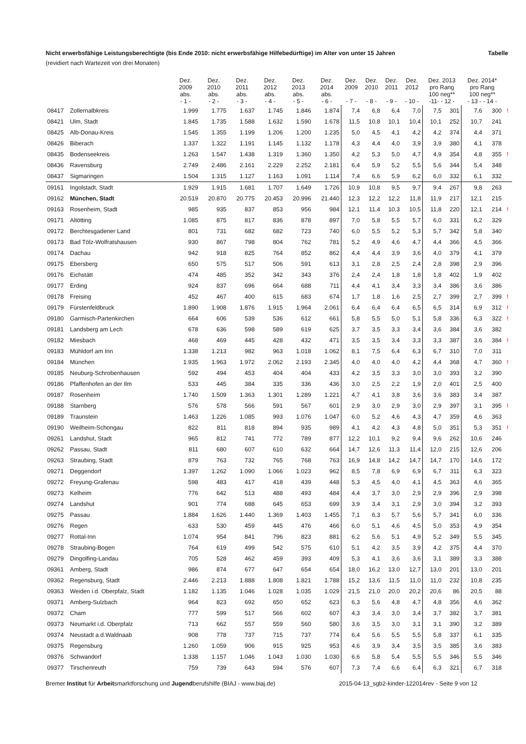Nicht erwerbsfähige Leistungsberechtigte (bis Ende 2010: nicht erwerbsfähige Hilfebedürftige) im Alter von unter 15 Jahren Tabelle
(revidiert nach Wartezeit von drei Monaten)
| | | Dez. 2009 abs. - 1 - | Dez. 2010 abs. - 2 - | Dez. 2011 abs. - 3 - | Dez. 2012 abs. - 4 - | Dez. 2013 abs. - 5 - | Dez. 2014 abs. - 6 - | Dez. 2009 - 7 - | Dez. 2010 - 8 - | Dez. 2011 - 9 - | Dez. 2012 - 10 - | Dez. 2013 pro Rang 100 neg** -11- - 12 - | | Dez. 2014* pro Rang 100 neg** - 13 - - 14 - | | |
| --- | --- | --- | --- | --- | --- | --- | --- | --- | --- | --- | --- | --- | --- | --- | --- | --- |
| 08417 | Zollernalbkreis | 1.999 | 1.775 | 1.637 | 1.745 | 1.846 | 1.874 | 7,4 | 6,8 | 6,4 | 7,0 | 7,5 | 301 | 7,6 | 300 | ! |
| 08421 | Ulm, Stadt | 1.845 | 1.735 | 1.588 | 1.632 | 1.590 | 1.678 | 11,5 | 10,8 | 10,1 | 10,4 | 10,1 | 252 | 10,7 | 241 | |
| 08425 | Alb-Donau-Kreis | 1.545 | 1.355 | 1.199 | 1.206 | 1.200 | 1.235 | 5,0 | 4,5 | 4,1 | 4,2 | 4,2 | 374 | 4,4 | 371 | |
| 08426 | Biberach | 1.337 | 1.322 | 1.191 | 1.145 | 1.132 | 1.178 | 4,3 | 4,4 | 4,0 | 3,9 | 3,9 | 380 | 4,1 | 378 | |
| 08435 | Bodenseekreis | 1.263 | 1.547 | 1.438 | 1.319 | 1.360 | 1.350 | 4,2 | 5,3 | 5,0 | 4,7 | 4,9 | 354 | 4,8 | 355 | ! |
| 08436 | Ravensburg | 2.749 | 2.486 | 2.161 | 2.229 | 2.252 | 2.181 | 6,4 | 5,9 | 5,2 | 5,5 | 5,6 | 344 | 5,4 | 348 | |
| 08437 | Sigmaringen | 1.504 | 1.315 | 1.127 | 1.163 | 1.091 | 1.114 | 7,4 | 6,6 | 5,9 | 6,2 | 6,0 | 332 | 6,1 | 332 | |
| 09161 | Ingolstadt, Stadt | 1.929 | 1.915 | 1.681 | 1.707 | 1.649 | 1.726 | 10,9 | 10,8 | 9,5 | 9,7 | 9,4 | 267 | 9,8 | 263 | |
| 09162 | München, Stadt | 20.519 | 20.870 | 20.775 | 20.453 | 20.996 | 21.440 | 12,3 | 12,2 | 12,2 | 11,8 | 11,9 | 217 | 12,1 | 215 | |
| 09163 | Rosenheim, Stadt | 985 | 935 | 837 | 853 | 956 | 984 | 12,1 | 11,4 | 10,3 | 10,5 | 11,8 | 220 | 12,1 | 214 | ! |
| 09171 | Altötting | 1.085 | 875 | 817 | 836 | 878 | 897 | 7,0 | 5,8 | 5,5 | 5,7 | 6,0 | 331 | 6,2 | 329 | |
| 09172 | Berchtesgadener Land | 801 | 731 | 682 | 682 | 723 | 740 | 6,0 | 5,5 | 5,2 | 5,3 | 5,7 | 342 | 5,8 | 340 | |
| 09173 | Bad Tölz-Wolfratshausen | 930 | 867 | 798 | 804 | 762 | 781 | 5,2 | 4,9 | 4,6 | 4,7 | 4,4 | 366 | 4,5 | 366 | |
| 09174 | Dachau | 942 | 918 | 825 | 764 | 852 | 862 | 4,4 | 4,4 | 3,9 | 3,6 | 4,0 | 379 | 4,1 | 379 | |
| 09175 | Ebersberg | 650 | 575 | 517 | 506 | 591 | 613 | 3,1 | 2,8 | 2,5 | 2,4 | 2,8 | 398 | 2,9 | 396 | |
| 09176 | Eichstätt | 474 | 485 | 352 | 342 | 343 | 376 | 2,4 | 2,4 | 1,8 | 1,8 | 1,8 | 402 | 1,9 | 402 | |
| 09177 | Erding | 924 | 837 | 696 | 664 | 688 | 711 | 4,4 | 4,1 | 3,4 | 3,3 | 3,4 | 386 | 3,6 | 386 | |
| 09178 | Freising | 452 | 467 | 400 | 615 | 683 | 674 | 1,7 | 1,8 | 1,6 | 2,5 | 2,7 | 399 | 2,7 | 399 | ! |
| 09179 | Fürstenfeldbruck | 1.890 | 1.908 | 1.876 | 1.915 | 1.964 | 2.061 | 6,4 | 6,4 | 6,4 | 6,5 | 6,5 | 314 | 6,9 | 312 | ! |
| 09180 | Garmisch-Partenkirchen | 664 | 606 | 539 | 536 | 612 | 661 | 5,8 | 5,5 | 5,0 | 5,1 | 5,8 | 336 | 6,3 | 322 | ! |
| 09181 | Landsberg am Lech | 678 | 636 | 598 | 589 | 619 | 625 | 3,7 | 3,5 | 3,3 | 3,4 | 3,6 | 384 | 3,6 | 382 | |
| 09182 | Miesbach | 468 | 469 | 445 | 428 | 432 | 471 | 3,5 | 3,5 | 3,4 | 3,3 | 3,3 | 387 | 3,6 | 384 | ! |
| 09183 | Mühldorf am Inn | 1.338 | 1.213 | 982 | 963 | 1.018 | 1.062 | 8,1 | 7,5 | 6,4 | 6,3 | 6,7 | 310 | 7,0 | 311 | |
| 09184 | München | 1.935 | 1.963 | 1.972 | 2.062 | 2.193 | 2.345 | 4,0 | 4,0 | 4,0 | 4,2 | 4,4 | 368 | 4,7 | 360 | ! |
| 09185 | Neuburg-Schrobenhausen | 592 | 494 | 453 | 404 | 404 | 433 | 4,2 | 3,5 | 3,3 | 3,0 | 3,0 | 393 | 3,2 | 390 | |
| 09186 | Pfaffenhofen an der Ilm | 533 | 445 | 384 | 335 | 336 | 436 | 3,0 | 2,5 | 2,2 | 1,9 | 2,0 | 401 | 2,5 | 400 | |
| 09187 | Rosenheim | 1.740 | 1.509 | 1.363 | 1.301 | 1.289 | 1.221 | 4,7 | 4,1 | 3,8 | 3,6 | 3,6 | 383 | 3,4 | 387 | |
| 09188 | Starnberg | 576 | 578 | 566 | 591 | 567 | 601 | 2,9 | 3,0 | 2,9 | 3,0 | 2,9 | 397 | 3,1 | 395 | ! |
| 09189 | Traunstein | 1.463 | 1.226 | 1.085 | 993 | 1.076 | 1.047 | 6,0 | 5,2 | 4,6 | 4,3 | 4,7 | 359 | 4,6 | 363 | |
| 09190 | Weilheim-Schongau | 822 | 811 | 818 | 894 | 935 | 989 | 4,1 | 4,2 | 4,3 | 4,8 | 5,0 | 351 | 5,3 | 351 | ! |
| 09261 | Landshut, Stadt | 965 | 812 | 741 | 772 | 789 | 877 | 12,2 | 10,1 | 9,2 | 9,4 | 9,6 | 262 | 10,6 | 246 | |
| 09262 | Passau, Stadt | 811 | 680 | 607 | 610 | 632 | 664 | 14,7 | 12,6 | 11,3 | 11,4 | 12,0 | 215 | 12,6 | 206 | |
| 09263 | Straubing, Stadt | 879 | 763 | 732 | 765 | 768 | 763 | 16,9 | 14,8 | 14,2 | 14,7 | 14,7 | 170 | 14,6 | 172 | |
| 09271 | Deggendorf | 1.397 | 1.262 | 1.090 | 1.066 | 1.023 | 962 | 8,5 | 7,8 | 6,9 | 6,9 | 6,7 | 311 | 6,3 | 323 | |
| 09272 | Freyung-Grafenau | 598 | 483 | 417 | 418 | 439 | 448 | 5,3 | 4,5 | 4,0 | 4,1 | 4,5 | 363 | 4,6 | 365 | |
| 09273 | Kelheim | 776 | 642 | 513 | 488 | 493 | 484 | 4,4 | 3,7 | 3,0 | 2,9 | 2,9 | 396 | 2,9 | 398 | |
| 09274 | Landshut | 901 | 774 | 688 | 645 | 653 | 699 | 3,9 | 3,4 | 3,1 | 2,9 | 3,0 | 394 | 3,2 | 393 | |
| 09275 | Passau | 1.884 | 1.626 | 1.440 | 1.369 | 1.403 | 1.455 | 7,1 | 6,3 | 5,7 | 5,6 | 5,7 | 341 | 6,0 | 336 | |
| 09276 | Regen | 633 | 530 | 459 | 445 | 476 | 466 | 6,0 | 5,1 | 4,6 | 4,5 | 5,0 | 353 | 4,9 | 354 | |
| 09277 | Rottal-Inn | 1.074 | 954 | 841 | 796 | 823 | 881 | 6,2 | 5,6 | 5,1 | 4,9 | 5,2 | 349 | 5,5 | 345 | |
| 09278 | Straubing-Bogen | 764 | 619 | 499 | 542 | 575 | 610 | 5,1 | 4,2 | 3,5 | 3,9 | 4,2 | 375 | 4,4 | 370 | |
| 09279 | Dingolfing-Landau | 705 | 528 | 462 | 459 | 393 | 409 | 5,3 | 4,1 | 3,6 | 3,6 | 3,1 | 389 | 3,3 | 388 | |
| 09361 | Amberg, Stadt | 986 | 874 | 677 | 647 | 654 | 654 | 18,0 | 16,2 | 13,0 | 12,7 | 13,0 | 201 | 13,0 | 201 | |
| 09362 | Regensburg, Stadt | 2.446 | 2.213 | 1.888 | 1.808 | 1.821 | 1.788 | 15,2 | 13,6 | 11,5 | 11,0 | 11,0 | 232 | 10,8 | 235 | |
| 09363 | Weiden i.d. Oberpfalz, Stadt | 1.182 | 1.135 | 1.046 | 1.028 | 1.035 | 1.029 | 21,5 | 21,0 | 20,0 | 20,2 | 20,6 | 86 | 20,5 | 88 | |
| 09371 | Amberg-Sulzbach | 964 | 823 | 692 | 650 | 652 | 623 | 6,3 | 5,6 | 4,8 | 4,7 | 4,8 | 356 | 4,6 | 362 | |
| 09372 | Cham | 777 | 599 | 517 | 566 | 602 | 607 | 4,3 | 3,4 | 3,0 | 3,4 | 3,7 | 382 | 3,7 | 381 | |
| 09373 | Neumarkt i.d. Oberpfalz | 713 | 662 | 557 | 559 | 560 | 580 | 3,6 | 3,5 | 3,0 | 3,1 | 3,1 | 390 | 3,2 | 389 | |
| 09374 | Neustadt a.d.Waldnaab | 908 | 778 | 737 | 715 | 737 | 774 | 6,4 | 5,6 | 5,5 | 5,5 | 5,8 | 337 | 6,1 | 335 | |
| 09375 | Regensburg | 1.260 | 1.059 | 906 | 915 | 925 | 953 | 4,6 | 3,9 | 3,4 | 3,5 | 3,5 | 385 | 3,6 | 383 | |
| 09376 | Schwandorf | 1.338 | 1.157 | 1.046 | 1.043 | 1.030 | 1.030 | 6,6 | 5,8 | 5,4 | 5,5 | 5,5 | 346 | 5,5 | 346 | |
| 09377 | Tirschenreuth | 759 | 739 | 643 | 594 | 576 | 607 | 7,3 | 7,4 | 6,6 | 6,4 | 6,3 | 321 | 6,7 | 318 | |
Bremer Institut für Arbeitsmarktforschung und Jugendberufshilfe (BIAJ - www.biaj.de) 2015-04-13_sgb2-kinder-122014rev - Seite 9 von 12